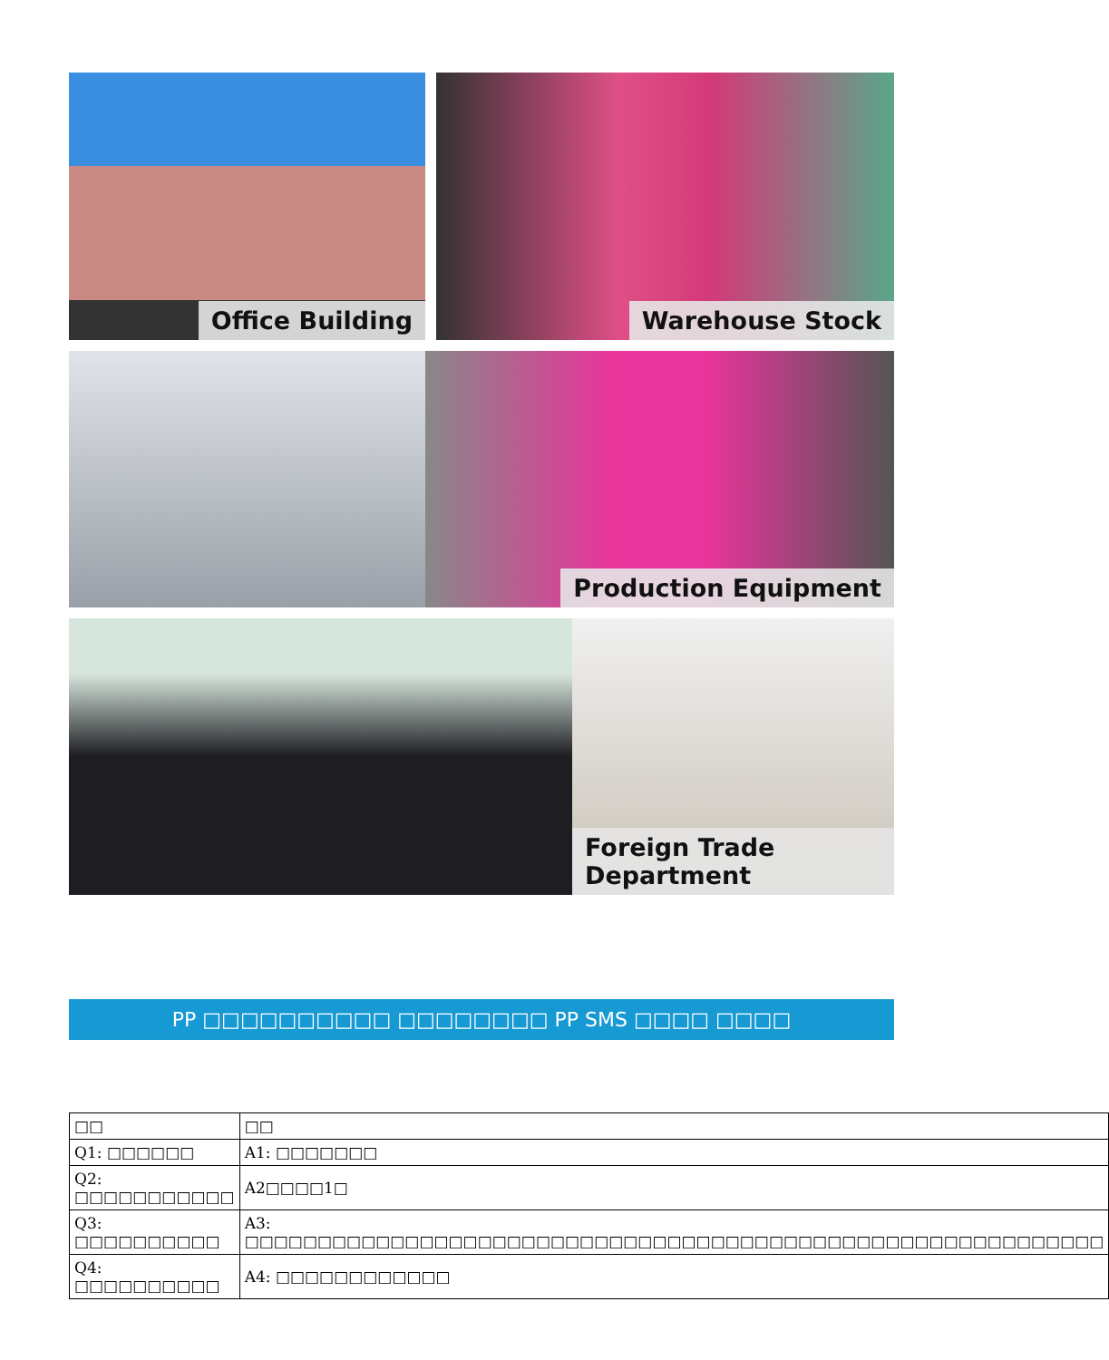Office Building Warehouse Stock
Production Equipment
Foreign Trade Department
PP □□□□□□□□□□ □□□□□□□□ PP SMS □□□□ □□□□
| □□ | □□ |
| Q1: □□□□□□ | A1: □□□□□□□ |
| Q2: □□□□□□□□□□□ | A2□□□□1□ |
| Q3: □□□□□□□□□□ | A3: □□□□□□□□□□□□□□□□□□□□□□□□□□□□□□□□□□□□□□□□□□□□□□□□□□□□□□□□□□□ |
| Q4: □□□□□□□□□□ | A4: □□□□□□□□□□□□ |